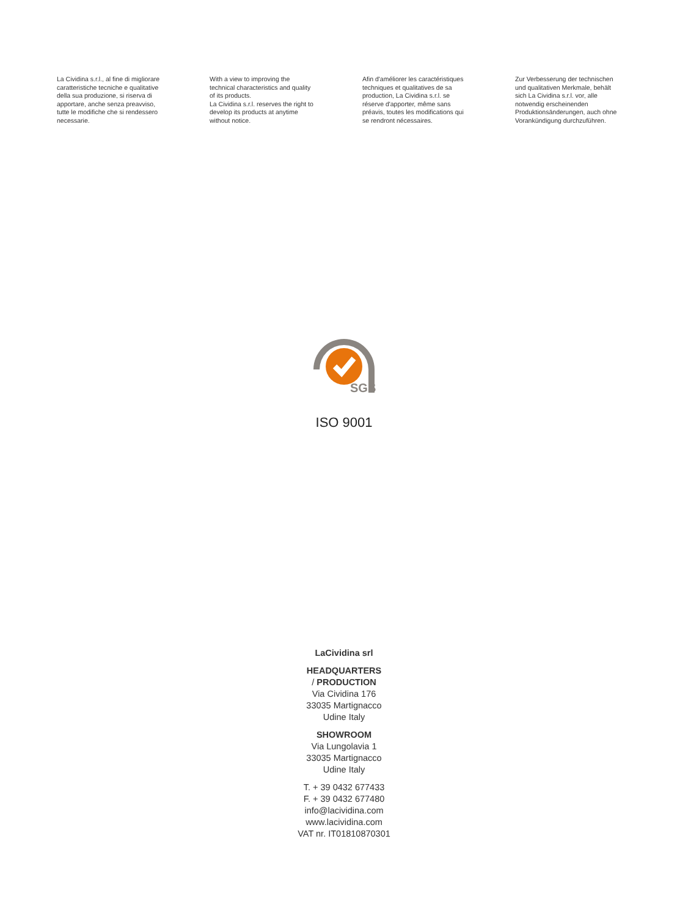La Cividina s.r.l., al fine di migliorare
caratteristiche tecniche e qualitative
della sua produzione, si riserva di
apportare, anche senza preavviso,
tutte le modifiche che si rendessero
necessarie.
With a view to improving the
technical characteristics and quality
of its products.
La Cividina s.r.l. reserves the right to
develop its products at anytime
without notice.
Afin d'améliorer les caractéristiques
techniques et qualitatives de sa
production, La Cividina s.r.l. se
réserve d'apporter, même sans
préavis, toutes les modifications qui
se rendront nécessaires.
Zur Verbesserung der technischen
und qualitativen Merkmale, behält
sich La Cividina s.r.l. vor, alle
notwendig erscheinenden
Produktionsänderungen, auch ohne
Vorankündigung durchzuführen.
SGS
ISO 9001
LaCividina srl
HEADQUARTERS
/ PRODUCTION
Via Cividina 176
33035 Martignacco
Udine Italy
SHOWROOM
Via Lungolavia 1
33035 Martignacco
Udine Italy
T. + 39 0432 677433
F. + 39 0432 677480
info@lacividina.com
www.lacividina.com
VAT nr. IT01810870301